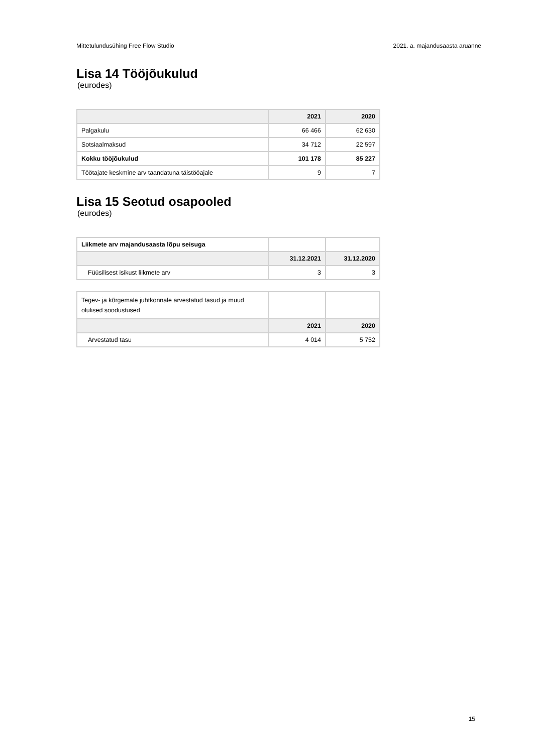Mittetulundusühing Free Flow Studio 2021. a. majandusaasta aruanne
Lisa 14 Tööjõukulud
(eurodes)
| | 2021 | 2020 |
| --- | --- | --- |
| Palgakulu | 66 466 | 62 630 |
| Sotsiaalmaksud | 34 712 | 22 597 |
| Kokku tööjõukulud | 101 178 | 85 227 |
| Töötajate keskmine arv taandatuna täistööajale | 9 | 7 |
Lisa 15 Seotud osapooled
(eurodes)
| Liikmete arv majandusaasta lõpu seisuga | | |
| | 31.12.2021 | 31.12.2020 |
| Füüsilisest isikust liikmete arv | 3 | 3 |
| Tegev- ja kõrgemale juhtkonnale arvestatud tasud ja muud olulised soodustused | | |
| | 2021 | 2020 |
| Arvestatud tasu | 4 014 | 5 752 |
15